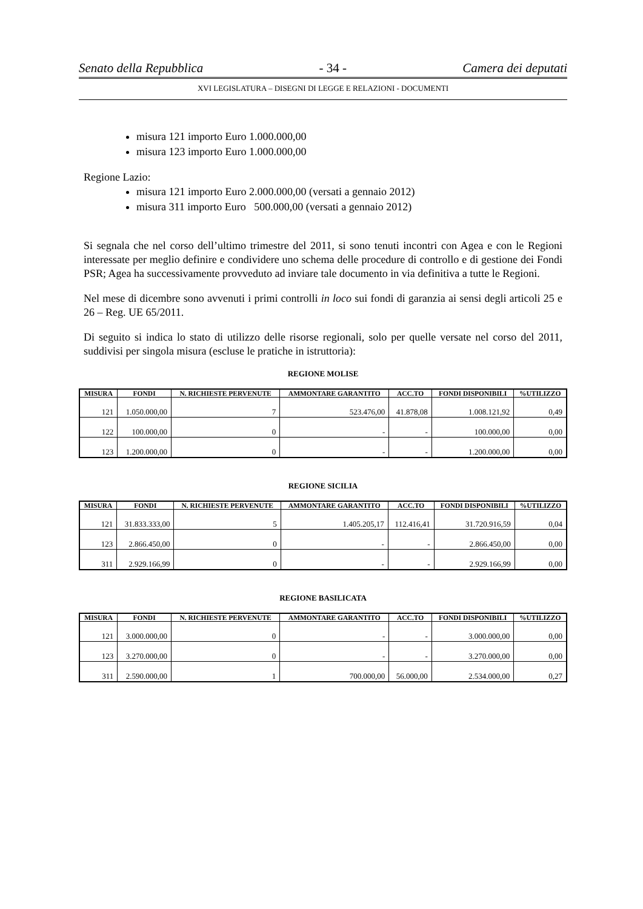Senato della Repubblica - 34 - Camera dei deputati
XVI LEGISLATURA – DISEGNI DI LEGGE E RELAZIONI - DOCUMENTI
misura 121 importo Euro 1.000.000,00
misura 123 importo Euro 1.000.000,00
Regione Lazio:
misura 121 importo Euro 2.000.000,00 (versati a gennaio 2012)
misura 311 importo Euro 500.000,00 (versati a gennaio 2012)
Si segnala che nel corso dell’ultimo trimestre del 2011, si sono tenuti incontri con Agea e con le Regioni interessate per meglio definire e condividere uno schema delle procedure di controllo e di gestione dei Fondi PSR; Agea ha successivamente provveduto ad inviare tale documento in via definitiva a tutte le Regioni.
Nel mese di dicembre sono avvenuti i primi controlli in loco sui fondi di garanzia ai sensi degli articoli 25 e 26 – Reg. UE 65/2011.
Di seguito si indica lo stato di utilizzo delle risorse regionali, solo per quelle versate nel corso del 2011, suddivisi per singola misura (escluse le pratiche in istruttoria):
REGIONE MOLISE
| MISURA | FONDI | N. RICHIESTE PERVENUTE | AMMONTARE GARANTITO | ACC.TO | FONDI DISPONIBILI | %UTILIZZO |
| --- | --- | --- | --- | --- | --- | --- |
| 121 | 1.050.000,00 | 7 | 523.476,00 | 41.878,08 | 1.008.121,92 | 0,49 |
| 122 | 100.000,00 | 0 | - | - | 100.000,00 | 0,00 |
| 123 | 1.200.000,00 | 0 | - | - | 1.200.000,00 | 0,00 |
REGIONE SICILIA
| MISURA | FONDI | N. RICHIESTE PERVENUTE | AMMONTARE GARANTITO | ACC.TO | FONDI DISPONIBILI | %UTILIZZO |
| --- | --- | --- | --- | --- | --- | --- |
| 121 | 31.833.333,00 | 5 | 1.405.205,17 | 112.416,41 | 31.720.916,59 | 0,04 |
| 123 | 2.866.450,00 | 0 | - | - | 2.866.450,00 | 0,00 |
| 311 | 2.929.166,99 | 0 | - | - | 2.929.166,99 | 0,00 |
REGIONE BASILICATA
| MISURA | FONDI | N. RICHIESTE PERVENUTE | AMMONTARE GARANTITO | ACC.TO | FONDI DISPONIBILI | %UTILIZZO |
| --- | --- | --- | --- | --- | --- | --- |
| 121 | 3.000.000,00 | 0 | - | - | 3.000.000,00 | 0,00 |
| 123 | 3.270.000,00 | 0 | - | - | 3.270.000,00 | 0,00 |
| 311 | 2.590.000,00 | 1 | 700.000,00 | 56.000,00 | 2.534.000,00 | 0,27 |